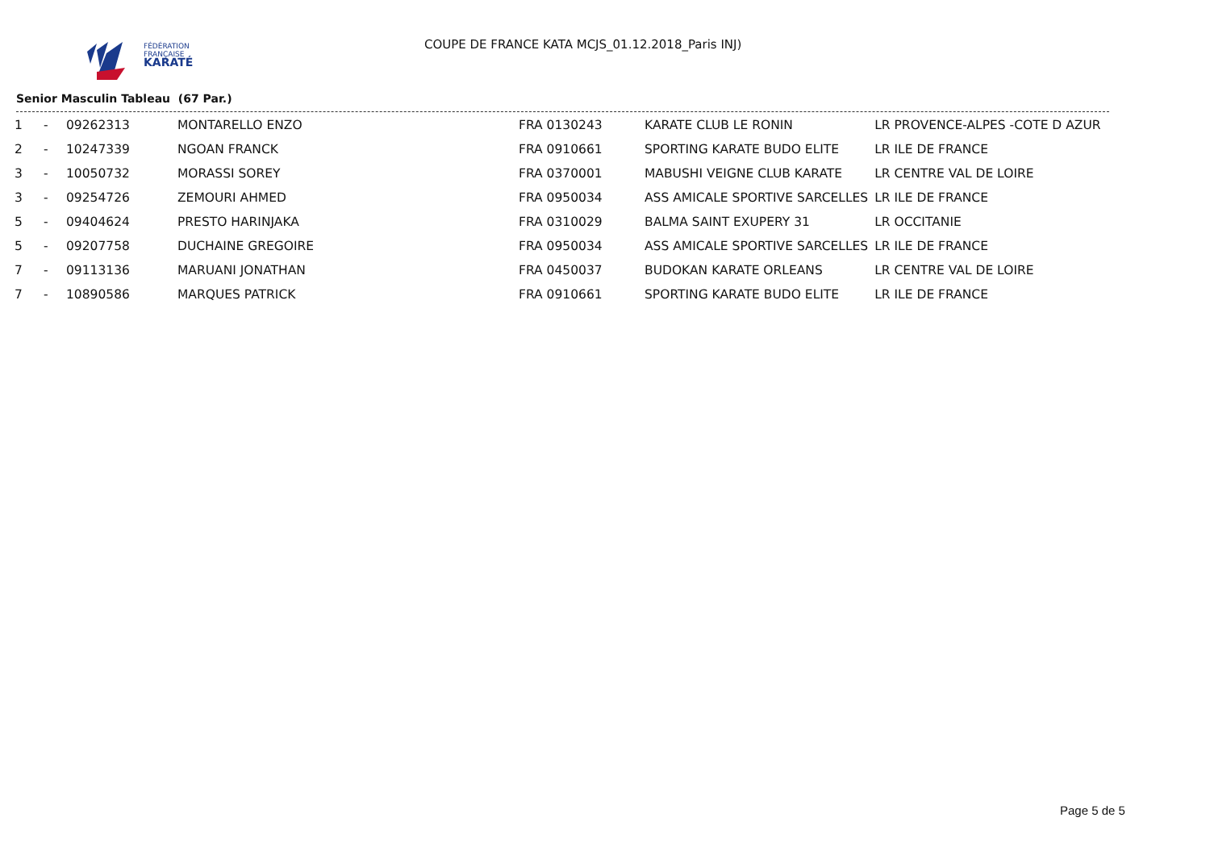FÉDÉRATION
FRANÇAISE
KARATÉ
COUPE DE FRANCE KATA MCJS_01.12.2018_Paris INJ)
Senior Masculin Tableau (67 Par.)
| 1 | - | 09262313 | MONTARELLO ENZO | FRA 0130243 | KARATE CLUB LE RONIN | LR PROVENCE-ALPES -COTE D AZUR |
| 2 | - | 10247339 | NGOAN FRANCK | FRA 0910661 | SPORTING KARATE BUDO ELITE | LR ILE DE FRANCE |
| 3 | - | 10050732 | MORASSI SOREY | FRA 0370001 | MABUSHI VEIGNE CLUB KARATE | LR CENTRE VAL DE LOIRE |
| 3 | - | 09254726 | ZEMOURI AHMED | FRA 0950034 | ASS AMICALE SPORTIVE SARCELLES | LR ILE DE FRANCE |
| 5 | - | 09404624 | PRESTO HARINJAKA | FRA 0310029 | BALMA SAINT EXUPERY 31 | LR OCCITANIE |
| 5 | - | 09207758 | DUCHAINE GREGOIRE | FRA 0950034 | ASS AMICALE SPORTIVE SARCELLES | LR ILE DE FRANCE |
| 7 | - | 09113136 | MARUANI JONATHAN | FRA 0450037 | BUDOKAN KARATE ORLEANS | LR CENTRE VAL DE LOIRE |
| 7 | - | 10890586 | MARQUES PATRICK | FRA 0910661 | SPORTING KARATE BUDO ELITE | LR ILE DE FRANCE |
Page 5 de 5